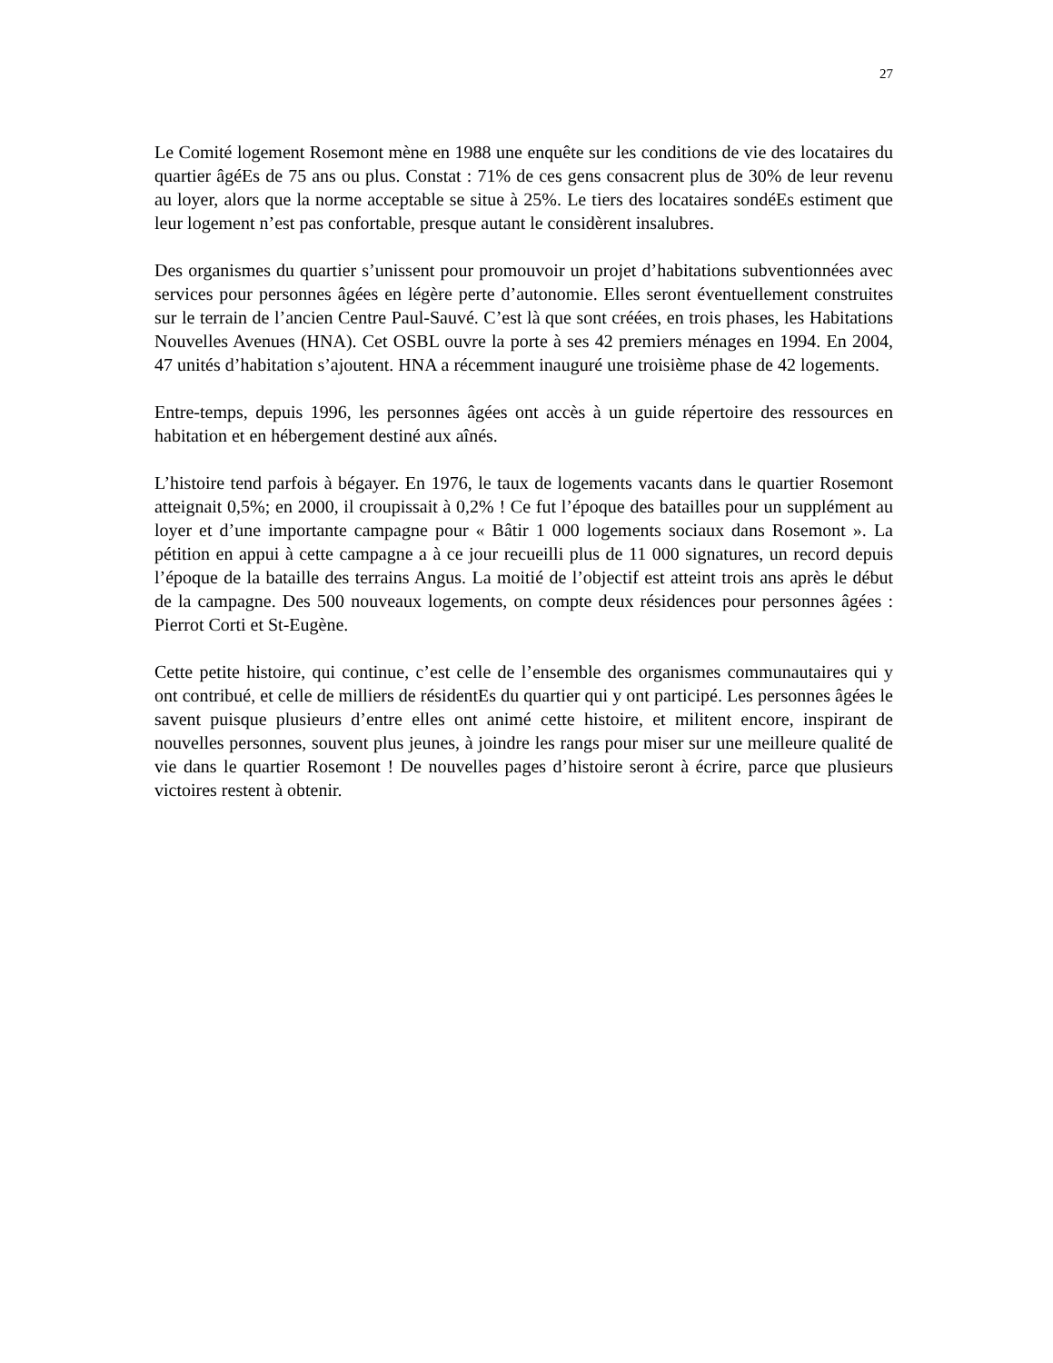27
Le Comité logement Rosemont mène en 1988 une enquête sur les conditions de vie des locataires du quartier âgéEs de 75 ans ou plus. Constat : 71% de ces gens consacrent plus de 30% de leur revenu au loyer, alors que la norme acceptable se situe à 25%. Le tiers des locataires sondéEs estiment que leur logement n’est pas confortable, presque autant le considèrent insalubres.
Des organismes du quartier s’unissent pour promouvoir un projet d’habitations subventionnées avec services pour personnes âgées en légère perte d’autonomie. Elles seront éventuellement construites sur le terrain de l’ancien Centre Paul-Sauvé. C’est là que sont créées, en trois phases, les Habitations Nouvelles Avenues (HNA). Cet OSBL ouvre la porte à ses 42 premiers ménages en 1994. En 2004, 47 unités d’habitation s’ajoutent. HNA a récemment inauguré une troisième phase de 42 logements.
Entre-temps, depuis 1996, les personnes âgées ont accès à un guide répertoire des ressources en habitation et en hébergement destiné aux aînés.
L’histoire tend parfois à bégayer. En 1976, le taux de logements vacants dans le quartier Rosemont atteignait 0,5%; en 2000, il croupissait à 0,2% ! Ce fut l’époque des batailles pour un supplément au loyer et d’une importante campagne pour « Bâtir 1 000 logements sociaux dans Rosemont ». La pétition en appui à cette campagne a à ce jour recueilli plus de 11 000 signatures, un record depuis l’époque de la bataille des terrains Angus. La moitié de l’objectif est atteint trois ans après le début de la campagne. Des 500 nouveaux logements, on compte deux résidences pour personnes âgées : Pierrot Corti et St-Eugène.
Cette petite histoire, qui continue, c’est celle de l’ensemble des organismes communautaires qui y ont contribué, et celle de milliers de résidentEs du quartier qui y ont participé. Les personnes âgées le savent puisque plusieurs d’entre elles ont animé cette histoire, et militent encore, inspirant de nouvelles personnes, souvent plus jeunes, à joindre les rangs pour miser sur une meilleure qualité de vie dans le quartier Rosemont ! De nouvelles pages d’histoire seront à écrire, parce que plusieurs victoires restent à obtenir.